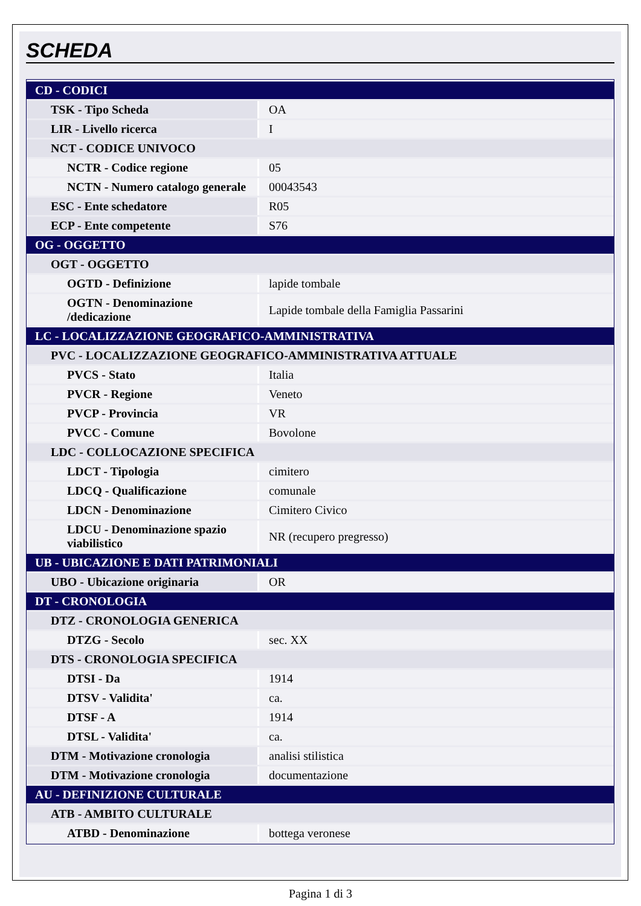SCHEDA
| CD - CODICI | |
| TSK - Tipo Scheda | OA |
| LIR - Livello ricerca | I |
| NCT - CODICE UNIVOCO | |
| NCTR - Codice regione | 05 |
| NCTN - Numero catalogo generale | 00043543 |
| ESC - Ente schedatore | R05 |
| ECP - Ente competente | S76 |
| OG - OGGETTO | |
| OGT - OGGETTO | |
| OGTD - Definizione | lapide tombale |
| OGTN - Denominazione /dedicazione | Lapide tombale della Famiglia Passarini |
| LC - LOCALIZZAZIONE GEOGRAFICO-AMMINISTRATIVA | |
| PVC - LOCALIZZAZIONE GEOGRAFICO-AMMINISTRATIVA ATTUALE | |
| PVCS - Stato | Italia |
| PVCR - Regione | Veneto |
| PVCP - Provincia | VR |
| PVCC - Comune | Bovolone |
| LDC - COLLOCAZIONE SPECIFICA | |
| LDCT - Tipologia | cimitero |
| LDCQ - Qualificazione | comunale |
| LDCN - Denominazione | Cimitero Civico |
| LDCU - Denominazione spazio viabilistico | NR (recupero pregresso) |
| UB - UBICAZIONE E DATI PATRIMONIALI | |
| UBO - Ubicazione originaria | OR |
| DT - CRONOLOGIA | |
| DTZ - CRONOLOGIA GENERICA | |
| DTZG - Secolo | sec. XX |
| DTS - CRONOLOGIA SPECIFICA | |
| DTSI - Da | 1914 |
| DTSV - Validita' | ca. |
| DTSF - A | 1914 |
| DTSL - Validita' | ca. |
| DTM - Motivazione cronologia | analisi stilistica |
| DTM - Motivazione cronologia | documentazione |
| AU - DEFINIZIONE CULTURALE | |
| ATB - AMBITO CULTURALE | |
| ATBD - Denominazione | bottega veronese |
Pagina 1 di 3